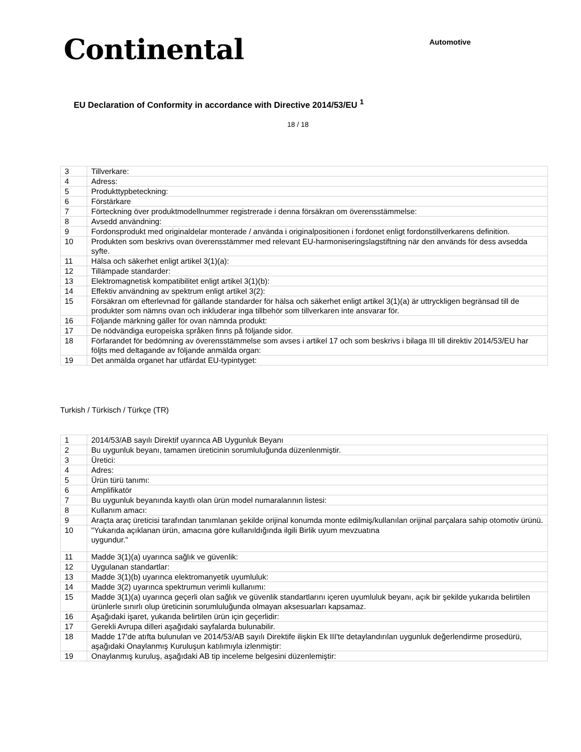Continental
Automotive
EU Declaration of Conformity in accordance with Directive 2014/53/EU <sup>1</sup>
18 / 18
| 3 | Tillverkare: |
| 4 | Adress: |
| 5 | Produkttypbeteckning: |
| 6 | Förstärkare |
| 7 | Förteckning över produktmodellnummer registrerade i denna försäkran om överensstämmelse: |
| 8 | Avsedd användning: |
| 9 | Fordonsprodukt med originaldelar monterade / använda i originalpositionen i fordonet enligt fordonstillverkarens definition. |
| 10 | Produkten som beskrivs ovan överensstämmer med relevant EU-harmoniseringslagstiftning när den används för dess avsedda syfte. |
| 11 | Hälsa och säkerhet enligt artikel 3(1)(a): |
| 12 | Tillämpade standarder: |
| 13 | Elektromagnetisk kompatibilitet enligt artikel 3(1)(b): |
| 14 | Effektiv användning av spektrum enligt artikel 3(2): |
| 15 | Försäkran om efterlevnad för gällande standarder för hälsa och säkerhet enligt artikel 3(1)(a) är uttryckligen begränsad till de produkter som nämns ovan och inkluderar inga tillbehör som tillverkaren inte ansvarar för. |
| 16 | Följande märkning gäller för ovan nämnda produkt: |
| 17 | De nödvändiga europeiska språken finns på följande sidor. |
| 18 | Förfarandet för bedömning av överensstämmelse som avses i artikel 17 och som beskrivs i bilaga III till direktiv 2014/53/EU har följts med deltagande av följande anmälda organ: |
| 19 | Det anmälda organet har utfärdat EU-typintyget: |
Turkish / Türkisch / Türkçe (TR)
| 1 | 2014/53/AB sayılı Direktif uyarınca AB Uygunluk Beyanı |
| 2 | Bu uygunluk beyanı, tamamen üreticinin sorumluluğunda düzenlenmiştir. |
| 3 | Üretici: |
| 4 | Adres: |
| 5 | Ürün türü tanımı: |
| 6 | Amplifikatör |
| 7 | Bu uygunluk beyanında kayıtlı olan ürün model numaralarının listesi: |
| 8 | Kullanım amacı: |
| 9 | Araçta araç üreticisi tarafından tanımlanan şekilde orijinal konumda monte edilmiş/kullanılan orijinal parçalara sahip otomotiv ürünü. |
| 10 | "Yukarıda açıklanan ürün, amacına göre kullanıldığında ilgili Birlik uyum mevzuatına uygundur." |
| 11 | Madde 3(1)(a) uyarınca sağlık ve güvenlik: |
| 12 | Uygulanan standartlar: |
| 13 | Madde 3(1)(b) uyarınca elektromanyetik uyumluluk: |
| 14 | Madde 3(2) uyarınca spektrumun verimli kullanımı: |
| 15 | Madde 3(1)(a) uyarınca geçerli olan sağlık ve güvenlik standartlarını içeren uyumluluk beyanı, açık bir şekilde yukarıda belirtilen ürünlerle sınırlı olup üreticinin sorumluluğunda olmayan aksesuarları kapsamaz. |
| 16 | Aşağıdaki işaret, yukarıda belirtilen ürün için geçerlidir: |
| 17 | Gerekli Avrupa dilleri aşağıdaki sayfalarda bulunabilir. |
| 18 | Madde 17'de atıfta bulunulan ve 2014/53/AB sayılı Direktife ilişkin Ek III'te detaylandırılan uygunluk değerlendirme prosedürü, aşağıdaki Onaylanmış Kuruluşun katılımıyla izlenmiştir: |
| 19 | Onaylanmış kuruluş, aşağıdaki AB tip inceleme belgesini düzenlemiştir: |